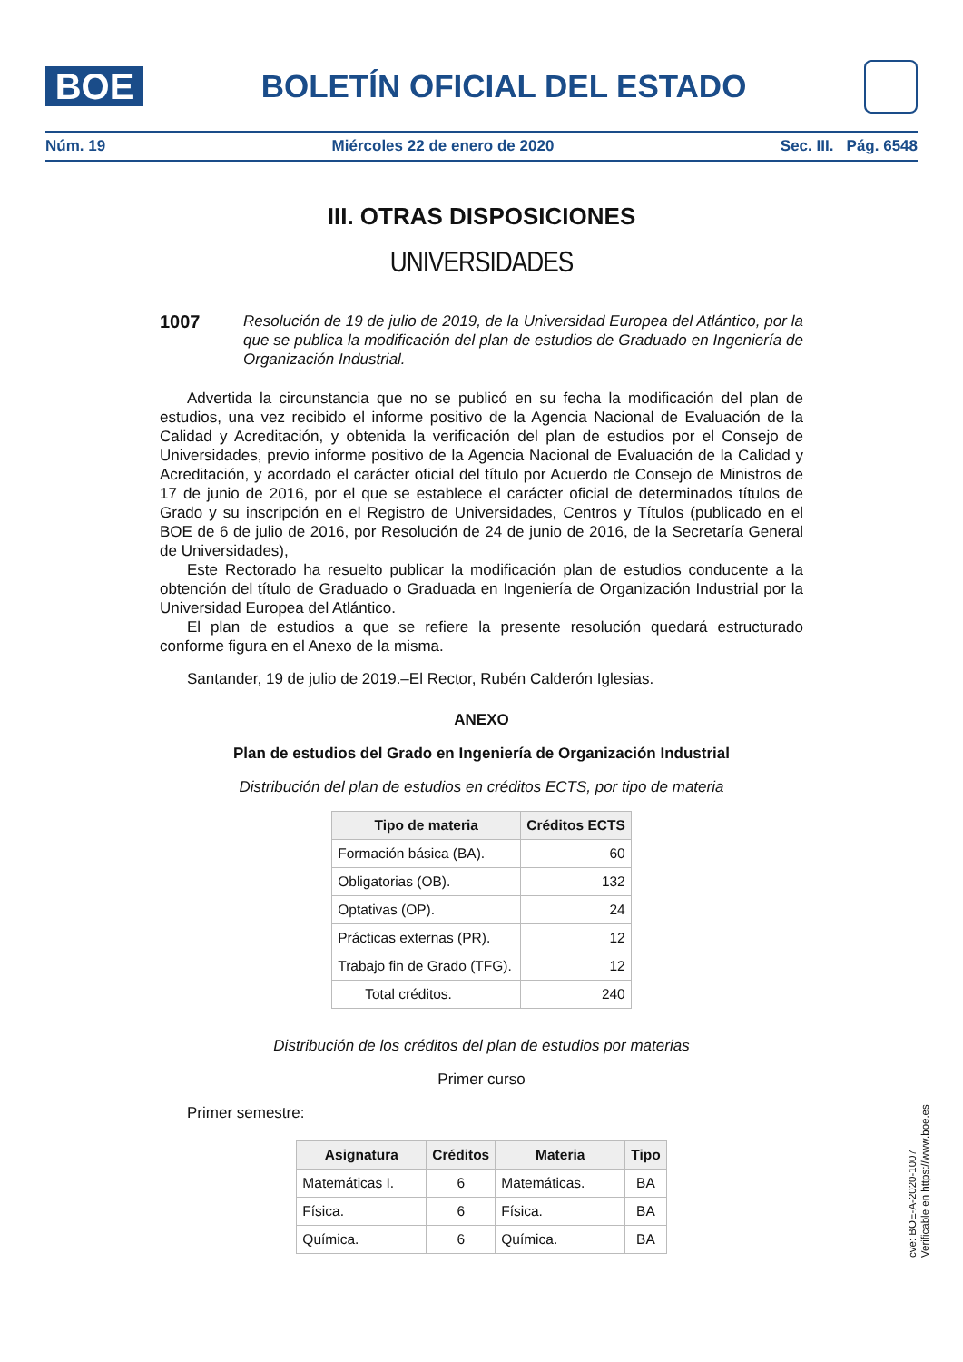BOE
BOLETÍN OFICIAL DEL ESTADO
Núm. 19 Miércoles 22 de enero de 2020 Sec. III. Pág. 6548
III. OTRAS DISPOSICIONES
UNIVERSIDADES
1007 Resolución de 19 de julio de 2019, de la Universidad Europea del Atlántico, por la que se publica la modificación del plan de estudios de Graduado en Ingeniería de Organización Industrial.
Advertida la circunstancia que no se publicó en su fecha la modificación del plan de estudios, una vez recibido el informe positivo de la Agencia Nacional de Evaluación de la Calidad y Acreditación, y obtenida la verificación del plan de estudios por el Consejo de Universidades, previo informe positivo de la Agencia Nacional de Evaluación de la Calidad y Acreditación, y acordado el carácter oficial del título por Acuerdo de Consejo de Ministros de 17 de junio de 2016, por el que se establece el carácter oficial de determinados títulos de Grado y su inscripción en el Registro de Universidades, Centros y Títulos (publicado en el BOE de 6 de julio de 2016, por Resolución de 24 de junio de 2016, de la Secretaría General de Universidades),
Este Rectorado ha resuelto publicar la modificación plan de estudios conducente a la obtención del título de Graduado o Graduada en Ingeniería de Organización Industrial por la Universidad Europea del Atlántico.
El plan de estudios a que se refiere la presente resolución quedará estructurado conforme figura en el Anexo de la misma.
Santander, 19 de julio de 2019.–El Rector, Rubén Calderón Iglesias.
ANEXO
Plan de estudios del Grado en Ingeniería de Organización Industrial
Distribución del plan de estudios en créditos ECTS, por tipo de materia
| Tipo de materia | Créditos ECTS |
| --- | --- |
| Formación básica (BA). | 60 |
| Obligatorias (OB). | 132 |
| Optativas (OP). | 24 |
| Prácticas externas (PR). | 12 |
| Trabajo fin de Grado (TFG). | 12 |
| Total créditos. | 240 |
Distribución de los créditos del plan de estudios por materias
Primer curso
Primer semestre:
| Asignatura | Créditos | Materia | Tipo |
| --- | --- | --- | --- |
| Matemáticas I. | 6 | Matemáticas. | BA |
| Física. | 6 | Física. | BA |
| Química. | 6 | Química. | BA |
cve: BOE-A-2020-1007
Verificable en https://www.boe.es